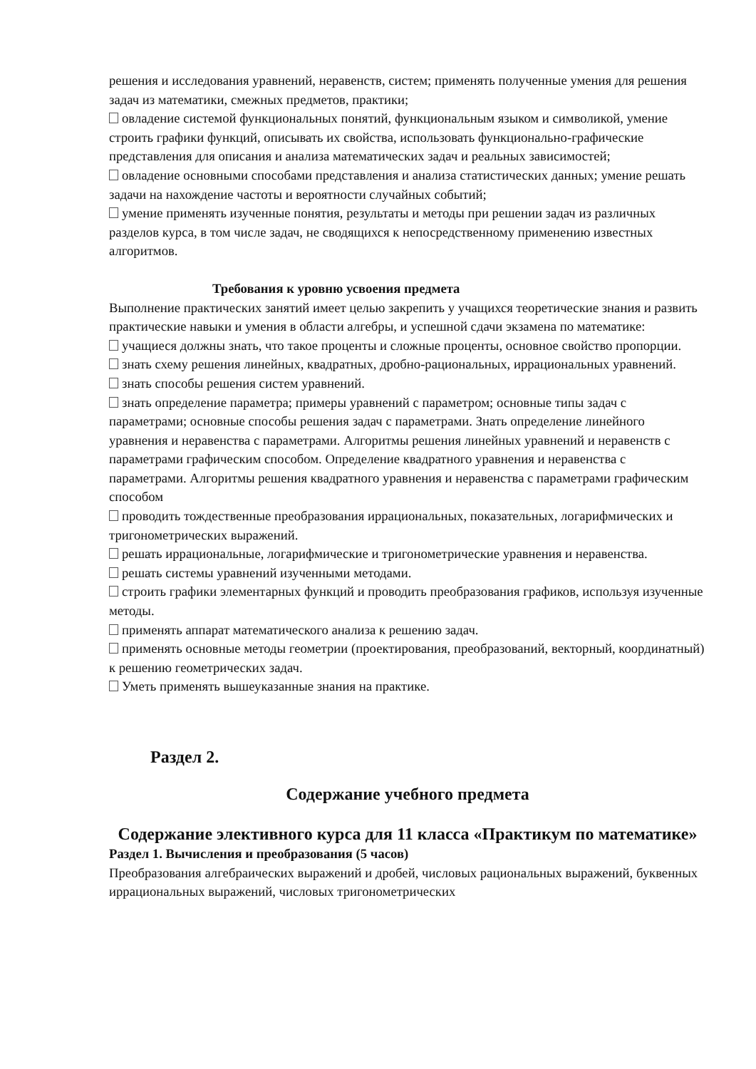решения и исследования уравнений, неравенств, систем; применять полученные умения для решения задач из математики, смежных предметов, практики;
овладение системой функциональных понятий, функциональным языком и символикой, умение строить графики функций, описывать их свойства, использовать функционально-графические представления для описания и анализа математических задач и реальных зависимостей;
овладение основными способами представления и анализа статистических данных; умение решать задачи на нахождение частоты и вероятности случайных событий;
умение применять изученные понятия, результаты и методы при решении задач из различных разделов курса, в том числе задач, не сводящихся к непосредственному применению известных алгоритмов.
Требования к уровню усвоения предмета
Выполнение практических занятий имеет целью закрепить у учащихся теоретические знания и развить практические навыки и умения в области алгебры, и успешной сдачи экзамена по математике:
учащиеся должны знать, что такое проценты и сложные проценты, основное свойство пропорции.
знать схему решения линейных, квадратных, дробно-рациональных, иррациональных уравнений.
знать способы решения систем уравнений.
знать определение параметра; примеры уравнений с параметром; основные типы задач с параметрами; основные способы решения задач с параметрами. Знать определение линейного уравнения и неравенства с параметрами. Алгоритмы решения линейных уравнений и неравенств с параметрами графическим способом. Определение квадратного уравнения и неравенства с параметрами. Алгоритмы решения квадратного уравнения и неравенства с параметрами графическим способом
проводить тождественные преобразования иррациональных, показательных, логарифмических и тригонометрических выражений.
решать иррациональные, логарифмические и тригонометрические уравнения и неравенства.
решать системы уравнений изученными методами.
строить графики элементарных функций и проводить преобразования графиков, используя изученные методы.
применять аппарат математического анализа к решению задач.
применять основные методы геометрии (проектирования, преобразований, векторный, координатный) к решению геометрических задач.
Уметь применять вышеуказанные знания на практике.
Раздел 2.
Содержание учебного предмета
Содержание элективного курса для 11 класса «Практикум по математике»
Раздел 1. Вычисления и преобразования (5 часов)
Преобразования алгебраических выражений и дробей, числовых рациональных выражений, буквенных иррациональных выражений, числовых тригонометрических